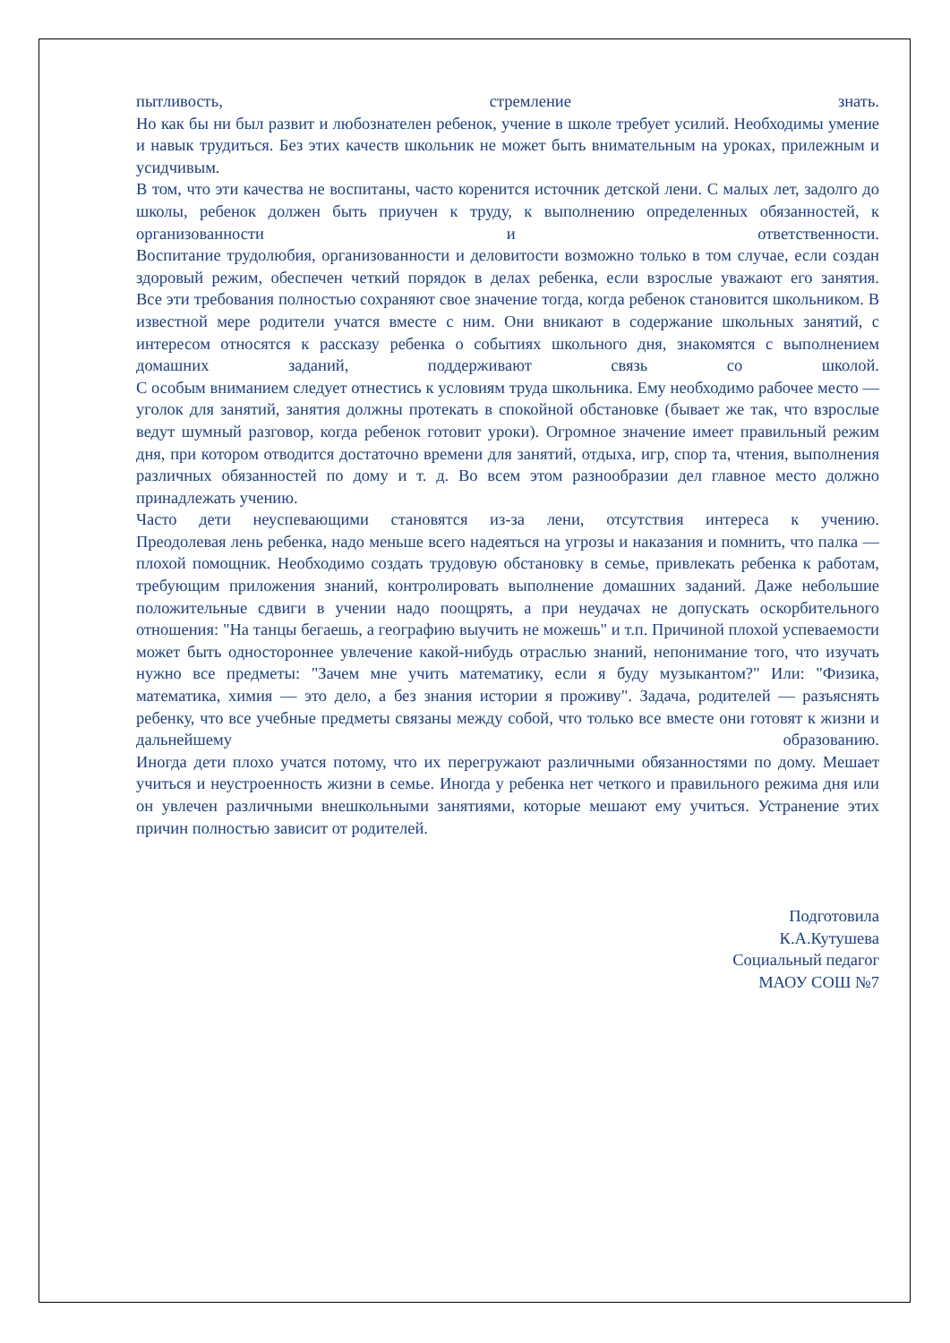пытливость, стремление знать.
Но как бы ни был развит и любознателен ребенок, учение в школе требует усилий. Необходимы умение и навык трудиться. Без этих качеств школьник не может быть внимательным на уроках, прилежным и усидчивым.
В том, что эти качества не воспитаны, часто коренится источник детской лени. С малых лет, задолго до школы, ребенок должен быть приучен к труду, к выполнению определенных обязанностей, к организованности и ответственности.
Воспитание трудолюбия, организованности и деловитости возможно только в том случае, если создан здоровый режим, обеспечен четкий порядок в делах ребенка, если взрослые уважают его занятия.
Все эти требования полностью сохраняют свое значение тогда, когда ребенок становится школьником. В известной мере родители учатся вместе с ним. Они вникают в содержание школьных занятий, с интересом относятся к рассказу ребенка о событиях школьного дня, знакомятся с выполнением домашних заданий, поддерживают связь со школой.
С особым вниманием следует отнестись к условиям труда школьника. Ему необходимо рабочее место — уголок для занятий, занятия должны протекать в спокойной обстановке (бывает же так, что взрослые ведут шумный разговор, когда ребенок готовит уроки). Огромное значение имеет правильный режим дня, при котором отводится достаточно времени для занятий, отдыха, игр, спор та, чтения, выполнения различных обязанностей по дому и т. д. Во всем этом разнообразии дел главное место должно принадлежать учению.
Часто дети неуспевающими становятся из-за лени, отсутствия интереса к учению.
Преодолевая лень ребенка, надо меньше всего надеяться на угрозы и наказания и помнить, что палка — плохой помощник. Необходимо создать трудовую обстановку в семье, привлекать ребенка к работам, требующим приложения знаний, контролировать выполнение домашних заданий. Даже небольшие положительные сдвиги в учении надо поощрять, а при неудачах не допускать оскорбительного отношения: "На танцы бегаешь, а географию выучить не можешь" и т.п. Причиной плохой успеваемости может быть одностороннее увлечение какой-нибудь отраслью знаний, непонимание того, что изучать нужно все предметы: "Зачем мне учить математику, если я буду музыкантом?" Или: "Физика, математика, химия — это дело, а без знания истории я проживу". Задача, родителей — разъяснять ребенку, что все учебные предметы связаны между собой, что только все вместе они готовят к жизни и дальнейшему образованию.
Иногда дети плохо учатся потому, что их перегружают различными обязанностями по дому. Мешает учиться и неустроенность жизни в семье. Иногда у ребенка нет четкого и правильного режима дня или он увлечен различными внешкольными занятиями, которые мешают ему учиться. Устранение этих причин полностью зависит от родителей.
Подготовила
К.А.Кутушева
Социальный педагог
МАОУ СОШ №7